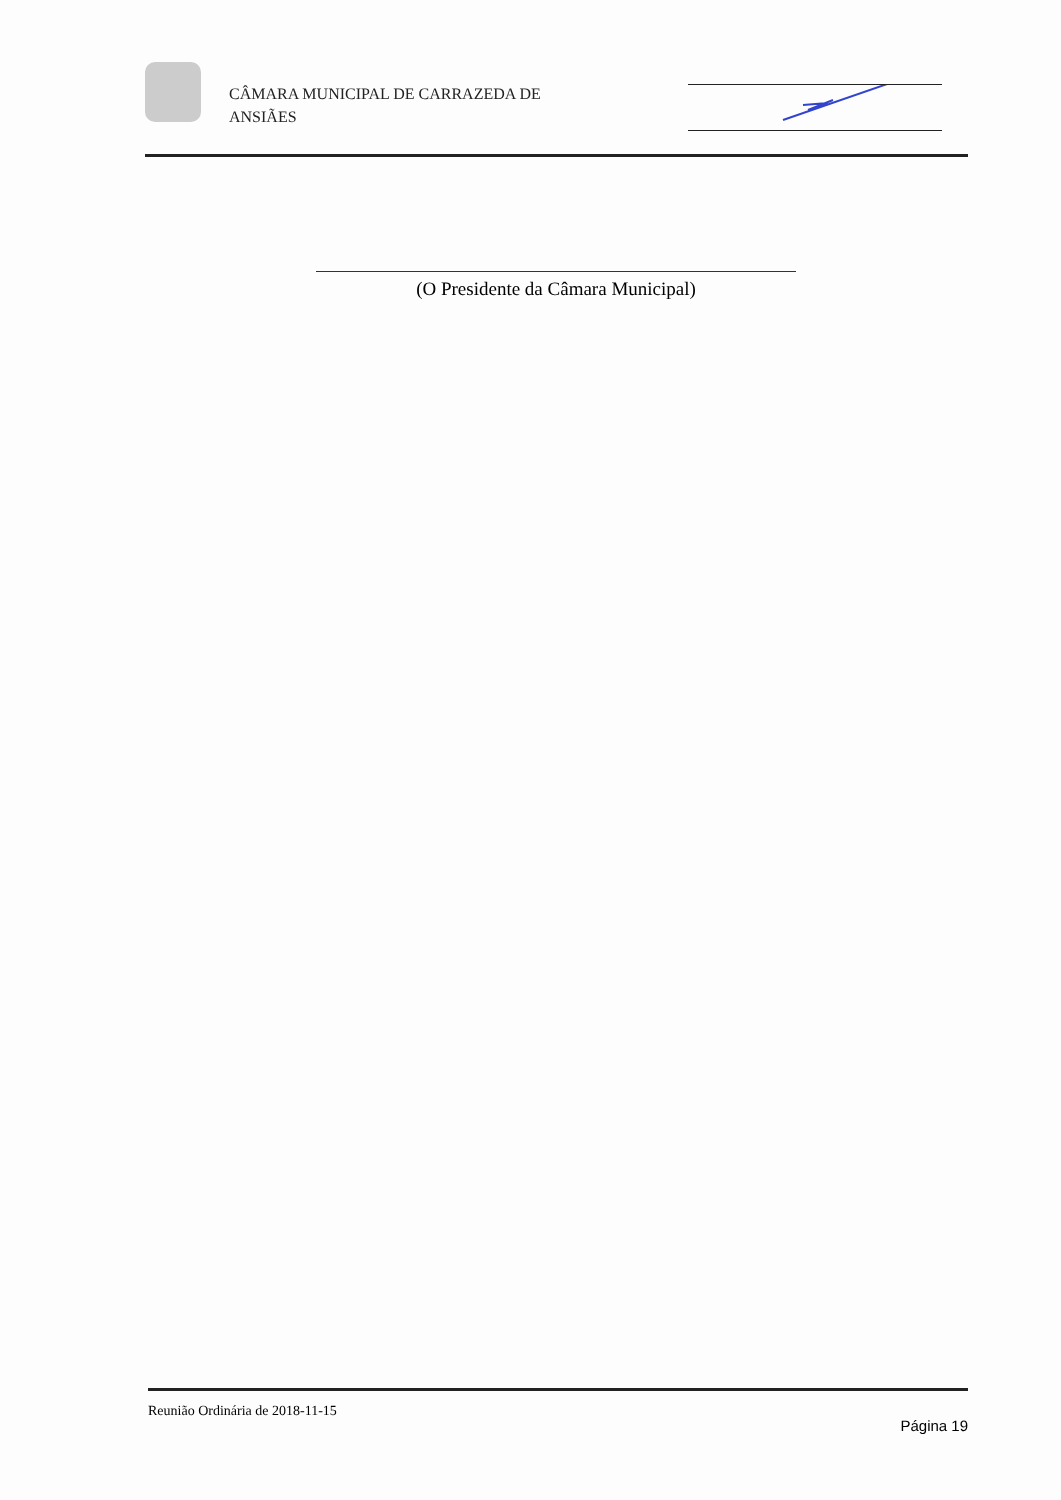CÂMARA MUNICIPAL DE CARRAZEDA DE ANSIÃES
(O Presidente da Câmara Municipal)
Reunião Ordinária de 2018-11-15
Página 19